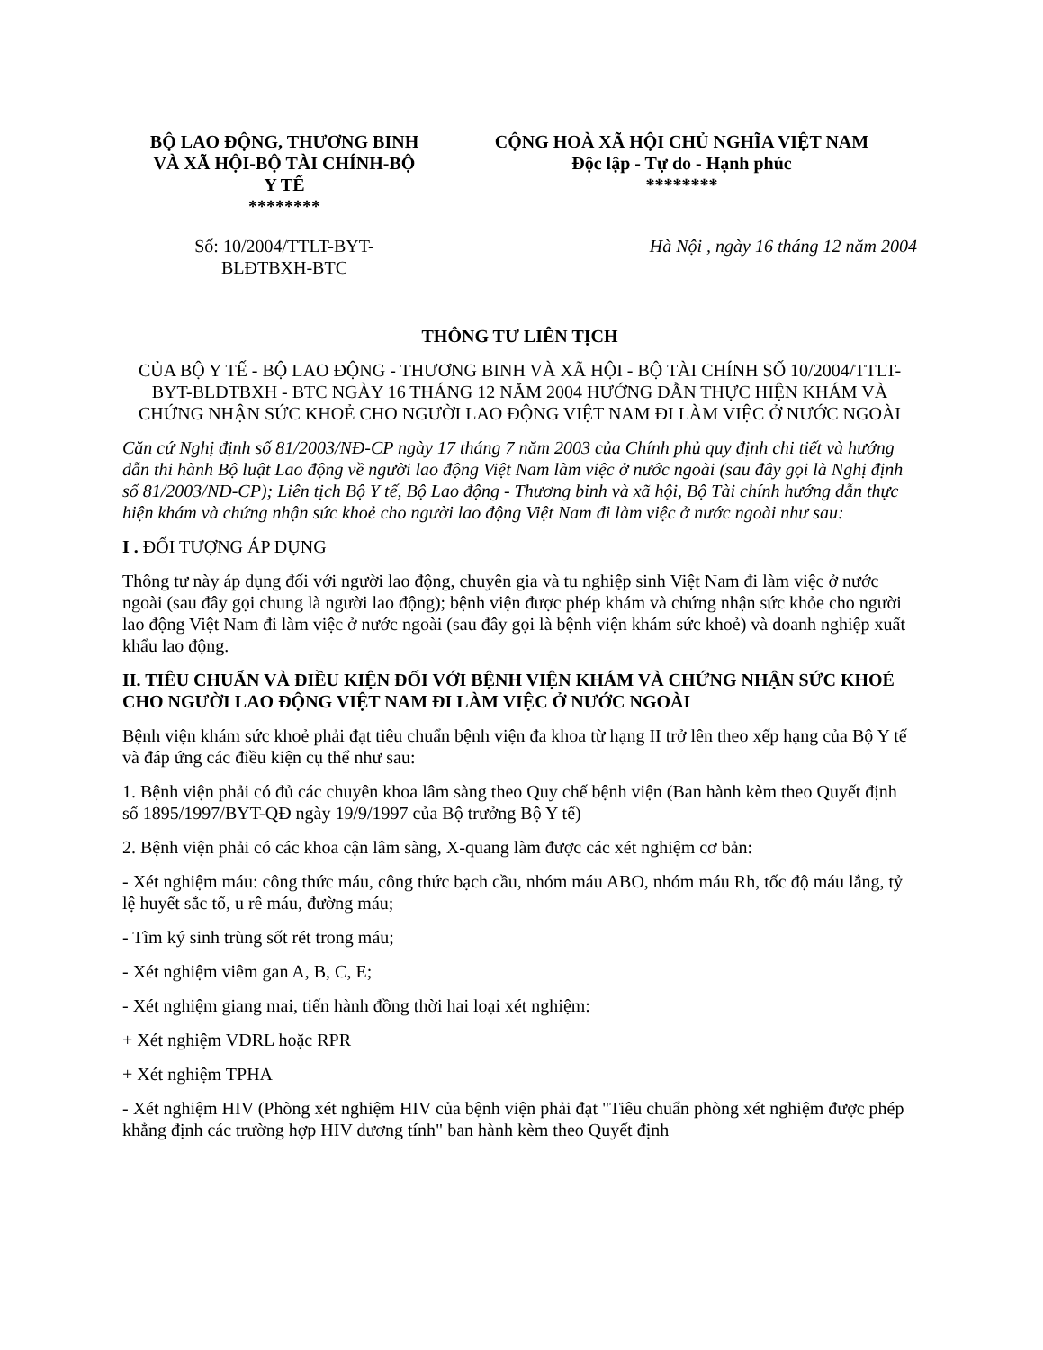BỘ LAO ĐỘNG, THƯƠNG BINH
VÀ XÃ HỘI-BỘ TÀI CHÍNH-BỘ
Y TẾ
********
CỘNG HOÀ XÃ HỘI CHỦ NGHĨA VIỆT NAM
Độc lập - Tự do - Hạnh phúc
********
Số: 10/2004/TTLT-BYT-
BLĐTBXH-BTC
Hà Nội , ngày 16 tháng 12 năm 2004
THÔNG TƯ LIÊN TỊCH
CỦA BỘ Y TẾ - BỘ LAO ĐỘNG - THƯƠNG BINH VÀ XÃ HỘI - BỘ TÀI CHÍNH SỐ 10/2004/TTLT-BYT-BLĐTBXH - BTC NGÀY 16 THÁNG 12 NĂM 2004 HƯỚNG DẪN THỰC HIỆN KHÁM VÀ CHỨNG NHẬN SỨC KHOẺ CHO NGƯỜI LAO ĐỘNG VIỆT NAM ĐI LÀM VIỆC Ở NƯỚC NGOÀI
Căn cứ Nghị định số 81/2003/NĐ-CP ngày 17 tháng 7 năm 2003 của Chính phủ quy định chi tiết và hướng dẫn thi hành Bộ luật Lao động về người lao động Việt Nam làm việc ở nước ngoài (sau đây gọi là Nghị định số 81/2003/NĐ-CP); Liên tịch Bộ Y tế, Bộ Lao động - Thương binh và xã hội, Bộ Tài chính hướng dẫn thực hiện khám và chứng nhận sức khoẻ cho người lao động Việt Nam đi làm việc ở nước ngoài như sau:
I . ĐỐI TƯỢNG ÁP DỤNG
Thông tư này áp dụng đối với người lao động, chuyên gia và tu nghiệp sinh Việt Nam đi làm việc ở nước ngoài (sau đây gọi chung là người lao động); bệnh viện được phép khám và chứng nhận sức khỏe cho người lao động Việt Nam đi làm việc ở nước ngoài (sau đây gọi là bệnh viện khám sức khoẻ) và doanh nghiệp xuất khẩu lao động.
II. TIÊU CHUẨN VÀ ĐIỀU KIỆN ĐỐI VỚI BỆNH VIỆN KHÁM VÀ CHỨNG NHẬN SỨC KHOẺ CHO NGƯỜI LAO ĐỘNG VIỆT NAM ĐI LÀM VIỆC Ở NƯỚC NGOÀI
Bệnh viện khám sức khoẻ phải đạt tiêu chuẩn bệnh viện đa khoa từ hạng II trở lên theo xếp hạng của Bộ Y tế và đáp ứng các điều kiện cụ thể như sau:
1. Bệnh viện phải có đủ các chuyên khoa lâm sàng theo Quy chế bệnh viện (Ban hành kèm theo Quyết định số 1895/1997/BYT-QĐ ngày 19/9/1997 của Bộ trưởng Bộ Y tế)
2. Bệnh viện phải có các khoa cận lâm sàng, X-quang làm được các xét nghiệm cơ bản:
- Xét nghiệm máu: công thức máu, công thức bạch cầu, nhóm máu ABO, nhóm máu Rh, tốc độ máu lắng, tỷ lệ huyết sắc tố, u rê máu, đường máu;
- Tìm ký sinh trùng sốt rét trong máu;
- Xét nghiệm viêm gan A, B, C, E;
- Xét nghiệm giang mai, tiến hành đồng thời hai loại xét nghiệm:
+ Xét nghiệm VDRL hoặc RPR
+ Xét nghiệm TPHA
- Xét nghiệm HIV (Phòng xét nghiệm HIV của bệnh viện phải đạt "Tiêu chuẩn phòng xét nghiệm được phép khẳng định các trường hợp HIV dương tính" ban hành kèm theo Quyết định